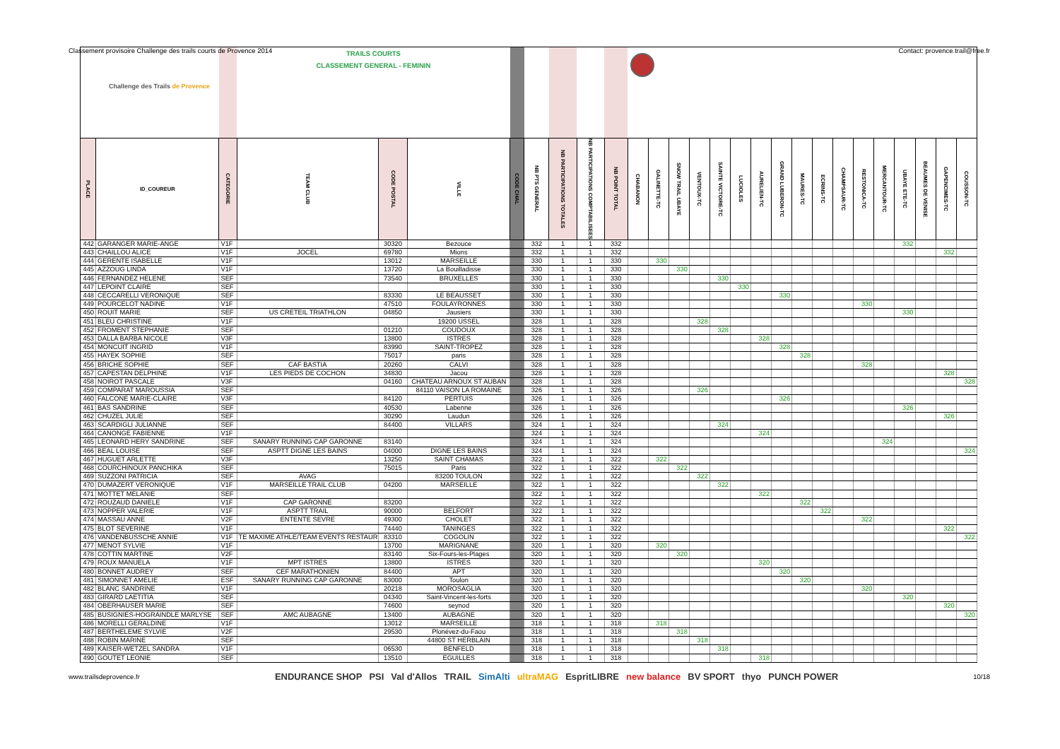Classement provisoire Challenge des trails courts de Provence 2014
Contact: provence.trail@free.fr
| Challenge des Trails de Provence | | | TRAILS COURTS CLASSEMENT GENERAL - FEMININ | | | | | | | | | | | | | | | | | | | | | | | | |
| PLACE | ID_COUREUR | CATEGORIE | TEAM CLUB | CODE POSTAL | VILLE | CODE CHAL | NB PTS GENERAL | NB PARTICIPATIONS TOTALES | NB PARTICIPATIONS COMPTABILISEES | NB POINT TOTAL | CHABANON | GALINETTE-TC | SNOW TRAIL UBAYE | VENTOUX-TC | SAINTE VICTOIRE-TC | LUCIOLES | AURELIEN-TC | GRAND LUBERON-TC | MAURES-TC | ECRINS-TC | CHAMPSAUR-TC | RESTONICA-TC | MERCANTOUR-TC | UBAYE ETE-TC | BEAUMES DE VENISE | GAPENCIMES-TC | COUSSON-TC |
| 442 | GARANGER MARIE-ANGE | V1F | | 30320 | Bezouce | | 332 | 1 | 1 | 332 | | | | | | | | | | | | | | 332 | | | |
| 443 | CHAILLOU ALICE | V1F | JOCEL | 69780 | Mions | | 332 | 1 | 1 | 332 | | | | | | | | | | | | | | | | 332 | |
| 444 | GERENTE ISABELLE | V1F | | 13012 | MARSEILLE | | 330 | 1 | 1 | 330 | | 330 | | | | | | | | | | | | | | | |
| 445 | AZZOUG LINDA | V1F | | 13720 | La Bouilladisse | | 330 | 1 | 1 | 330 | | | 330 | | | | | | | | | | | | | | |
| 446 | FERNANDEZ HELENE | SEF | | 73540 | BRUXELLES | | 330 | 1 | 1 | 330 | | | | | 330 | | | | | | | | | | | | |
| 447 | LEPOINT CLAIRE | SEF | | | | | 330 | 1 | 1 | 330 | | | | | | 330 | | | | | | | | | | | |
| 448 | CECCARELLI VERONIQUE | SEF | | 83330 | LE BEAUSSET | | 330 | 1 | 1 | 330 | | | | | | | | 330 | | | | | | | | | |
| 449 | POURCELOT NADINE | V1F | | 47510 | FOULAYRONNES | | 330 | 1 | 1 | 330 | | | | | | | | | | | | 330 | | | | | |
| 450 | ROUIT MARIE | SEF | US CRETEIL TRIATHLON | 04850 | Jausiers | | 330 | 1 | 1 | 330 | | | | | | | | | | | | | | 330 | | | |
| 451 | BLEU CHRISTINE | V1F | | | 19200 USSEL | | 328 | 1 | 1 | 328 | | | | 328 | | | | | | | | | | | | | |
| 452 | FROMENT STEPHANIE | SEF | | 01210 | COUDOUX | | 328 | 1 | 1 | 328 | | | | | 328 | | | | | | | | | | | | |
| 453 | DALLA BARBA NICOLE | V3F | | 13800 | ISTRES | | 328 | 1 | 1 | 328 | | | | | | | 328 | | | | | | | | | | |
| 454 | MONCUIT INGRID | V1F | | 83990 | SAINT-TROPEZ | | 328 | 1 | 1 | 328 | | | | | | | | 328 | | | | | | | | | |
| 455 | HAYEK SOPHIE | SEF | | 75017 | paris | | 328 | 1 | 1 | 328 | | | | | | | | | 328 | | | | | | | | |
| 456 | BRICHE SOPHIE | SEF | CAF BASTIA | 20260 | CALVI | | 328 | 1 | 1 | 328 | | | | | | | | | | | | 328 | | | | | |
| 457 | CAPESTAN DELPHINE | V1F | LES PIEDS DE COCHON | 34830 | Jacou | | 328 | 1 | 1 | 328 | | | | | | | | | | | | | | | | 328 | |
| 458 | NOIROT PASCALE | V3F | | 04160 | CHATEAU ARNOUX ST AUBAN | | 328 | 1 | 1 | 328 | | | | | | | | | | | | | | | | | 328 |
| 459 | COMPARAT MAROUSSIA | SEF | | | 84110 VAISON LA ROMAINE | | 326 | 1 | 1 | 326 | | | | 326 | | | | | | | | | | | | | |
| 460 | FALCONE MARIE-CLAIRE | V3F | | 84120 | PERTUIS | | 326 | 1 | 1 | 326 | | | | | | | | 326 | | | | | | | | | |
| 461 | BAS SANDRINE | SEF | | 40530 | Labenne | | 326 | 1 | 1 | 326 | | | | | | | | | | | | | | 326 | | | |
| 462 | CHUZEL JULIE | SEF | | 30290 | Laudun | | 326 | 1 | 1 | 326 | | | | | | | | | | | | | | | | 326 | |
| 463 | SCARDIGLI JULIANNE | SEF | | 84400 | VILLARS | | 324 | 1 | 1 | 324 | | | | | 324 | | | | | | | | | | | | |
| 464 | CANONGE FABIENNE | V1F | | | | | 324 | 1 | 1 | 324 | | | | | | | 324 | | | | | | | | | | |
| 465 | LEONARD HERY SANDRINE | SEF | SANARY RUNNING CAP GARONNE | 83140 | | | 324 | 1 | 1 | 324 | | | | | | | | | | | | | 324 | | | | |
| 466 | BEAL LOUISE | SEF | ASPTT DIGNE LES BAINS | 04000 | DIGNE LES BAINS | | 324 | 1 | 1 | 324 | | | | | | | | | | | | | | | | | 324 |
| 467 | HUGUET ARLETTE | V3F | | 13250 | SAINT CHAMAS | | 322 | 1 | 1 | 322 | | 322 | | | | | | | | | | | | | | | |
| 468 | COURCHINOUX PANCHIKA | SEF | | 75015 | Paris | | 322 | 1 | 1 | 322 | | | 322 | | | | | | | | | | | | | | |
| 469 | SUZZONI PATRICIA | SEF | AVAG | | 83200 TOULON | | 322 | 1 | 1 | 322 | | | | 322 | | | | | | | | | | | | | |
| 470 | DUMAZERT VERONIQUE | V1F | MARSEILLE TRAIL CLUB | 04200 | MARSEILLE | | 322 | 1 | 1 | 322 | | | | | 322 | | | | | | | | | | | | |
| 471 | MOTTET MELANIE | SEF | | | | | 322 | 1 | 1 | 322 | | | | | | | 322 | | | | | | | | | | |
| 472 | ROUZAUD DANIELE | V1F | CAP GARONNE | 83200 | | | 322 | 1 | 1 | 322 | | | | | | | | | 322 | | | | | | | | |
| 473 | NOPPER VALERIE | V1F | ASPTT TRAIL | 90000 | BELFORT | | 322 | 1 | 1 | 322 | | | | | | | | | | 322 | | | | | | | |
| 474 | MASSAU ANNE | V2F | ENTENTE SEVRE | 49300 | CHOLET | | 322 | 1 | 1 | 322 | | | | | | | | | | | | 322 | | | | | |
| 475 | BLOT SEVERINE | V1F | | 74440 | TANINGES | | 322 | 1 | 1 | 322 | | | | | | | | | | | | | | | | 322 | |
| 476 | VANDENBUSSCHE ANNIE | V1F | TE MAXIME ATHLE/TEAM EVENTS RESTAUR | 83310 | COGOLIN | | 322 | 1 | 1 | 322 | | | | | | | | | | | | | | | | | 322 |
| 477 | MENOT SYLVIE | V1F | | 13700 | MARIGNANE | | 320 | 1 | 1 | 320 | | 320 | | | | | | | | | | | | | | | |
| 478 | COTTIN MARTINE | V2F | | 83140 | Six-Fours-les-Plages | | 320 | 1 | 1 | 320 | | | 320 | | | | | | | | | | | | | | |
| 479 | ROUX MANUELA | V1F | MPT ISTRES | 13800 | ISTRES | | 320 | 1 | 1 | 320 | | | | | | | 320 | | | | | | | | | | |
| 480 | BONNET AUDREY | SEF | CEF MARATHONIEN | 84400 | APT | | 320 | 1 | 1 | 320 | | | | | | | | 320 | | | | | | | | | |
| 481 | SIMONNET AMELIE | ESF | SANARY RUNNING CAP GARONNE | 83000 | Toulon | | 320 | 1 | 1 | 320 | | | | | | | | | 320 | | | | | | | | |
| 482 | BLANC SANDRINE | V1F | | 20218 | MOROSAGLIA | | 320 | 1 | 1 | 320 | | | | | | | | | | | | 320 | | | | | |
| 483 | GIRARD LAETITIA | SEF | | 04340 | Saint-Vincent-les-forts | | 320 | 1 | 1 | 320 | | | | | | | | | | | | | | 320 | | | |
| 484 | OBERHAUSER MARIE | SEF | | 74600 | seynod | | 320 | 1 | 1 | 320 | | | | | | | | | | | | | | | | 320 | |
| 485 | BUSIGNIES-HOGRAINDLE MARLYSE | SEF | AMC AUBAGNE | 13400 | AUBAGNE | | 320 | 1 | 1 | 320 | | | | | | | | | | | | | | | | | 320 |
| 486 | MORELLI GERALDINE | V1F | | 13012 | MARSEILLE | | 318 | 1 | 1 | 318 | | 318 | | | | | | | | | | | | | | | |
| 487 | BERTHELEME SYLVIE | V2F | | 29530 | Plonévez-du-Faou | | 318 | 1 | 1 | 318 | | | 318 | | | | | | | | | | | | | | |
| 488 | ROBIN MARINE | SEF | | | 44800 ST HERBLAIN | | 318 | 1 | 1 | 318 | | | | 318 | | | | | | | | | | | | | |
| 489 | KAISER-WETZEL SANDRA | V1F | | 06530 | BENFELD | | 318 | 1 | 1 | 318 | | | | | 318 | | | | | | | | | | | | |
| 490 | GOUTET LEONIE | SEF | | 13510 | EGUILLES | | 318 | 1 | 1 | 318 | | | | | | | 318 | | | | | | | | | | |
www.trailsdeprovence.fr
ENDURANCE SHOP PSI Val d'Allos TRAIL SimAlti ultraMAG EspritLIBRE new balance BV SPORT thyo PUNCH POWER
10/18